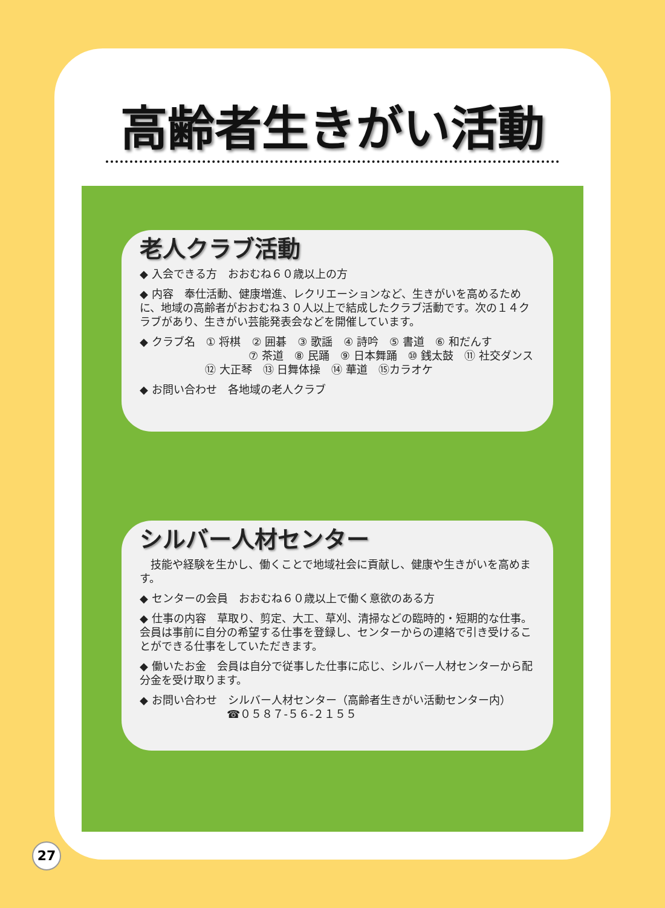高齢者生きがい活動
老人クラブ活動
◆ 入会できる方　おおむね６０歳以上の方
◆ 内容　奉仕活動、健康増進、レクリエーションなど、生きがいを高めるために、地域の高齢者がおおむね３０人以上で結成したクラブ活動です。次の１４クラブがあり、生きがい芸能発表会などを開催しています。
◆ クラブ名　① 将棋　② 囲碁　③ 歌謡　④ 詩吟　⑤ 書道　⑥ 和だんす
　　　　　⑦ 茶道　⑧ 民踊　⑨ 日本舞踊　⑩ 銭太鼓　⑪ 社交ダンス
　　　　　　⑫ 大正琴　⑬ 日舞体操　⑭ 華道　⑮カラオケ
◆ お問い合わせ　各地域の老人クラブ
シルバー人材センター
　技能や経験を生かし、働くことで地域社会に貢献し、健康や生きがいを高めます。
◆ センターの会員　おおむね６０歳以上で働く意欲のある方
◆ 仕事の内容　草取り、剪定、大工、草刈、清掃などの臨時的・短期的な仕事。会員は事前に自分の希望する仕事を登録し、センターからの連絡で引き受けることができる仕事をしていただきます。
◆ 働いたお金　会員は自分で従事した仕事に応じ、シルバー人材センターから配分金を受け取ります。
◆ お問い合わせ　シルバー人材センター（高齢者生きがい活動センター内）
　　　　　　　　☎０５８７-５６-２１５５
27